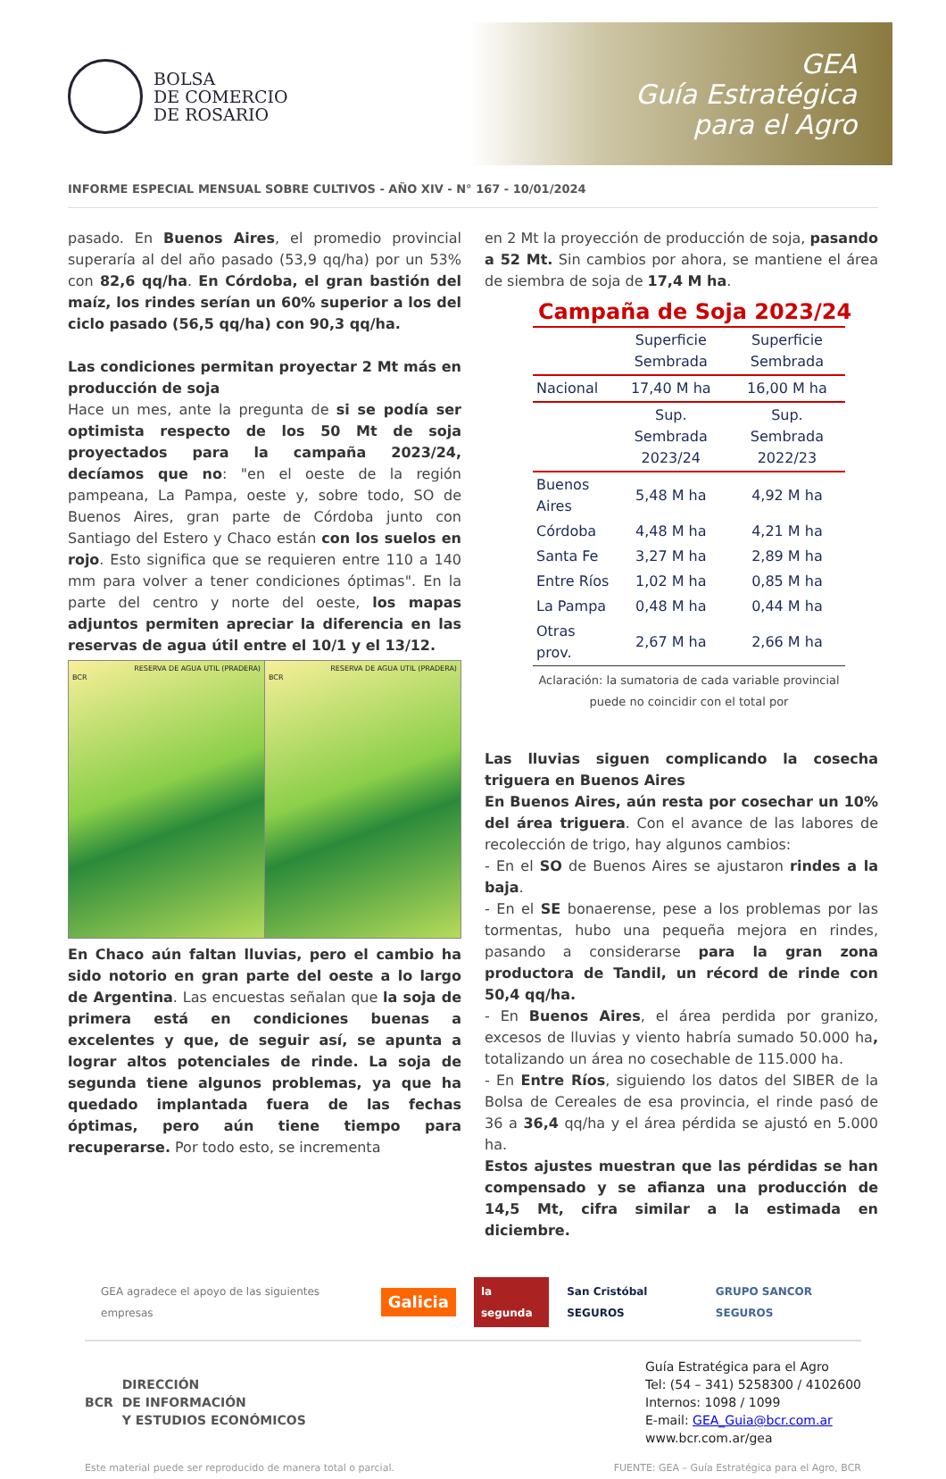BOLSA
DE COMERCIO
DE ROSARIO
GEA
Guía Estratégica
para el Agro
INFORME ESPECIAL MENSUAL SOBRE CULTIVOS - AÑO XIV - N° 167 - 10/01/2024
pasado. En Buenos Aires, el promedio provincial superaría al del año pasado (53,9 qq/ha) por un 53% con 82,6 qq/ha. En Córdoba, el gran bastión del maíz, los rindes serían un 60% superior a los del ciclo pasado (56,5 qq/ha) con 90,3 qq/ha.
Las condiciones permitan proyectar 2 Mt más en producción de soja
Hace un mes, ante la pregunta de si se podía ser optimista respecto de los 50 Mt de soja proyectados para la campaña 2023/24, decíamos que no: "en el oeste de la región pampeana, La Pampa, oeste y, sobre todo, SO de Buenos Aires, gran parte de Córdoba junto con Santiago del Estero y Chaco están con los suelos en rojo. Esto significa que se requieren entre 110 a 140 mm para volver a tener condiciones óptimas". En la parte del centro y norte del oeste, los mapas adjuntos permiten apreciar la diferencia en las reservas de agua útil entre el 10/1 y el 13/12.
RESERVA DE AGUA UTIL (PRADERA)
BCR
RESERVA DE AGUA UTIL (PRADERA)
BCR
En Chaco aún faltan lluvias, pero el cambio ha sido notorio en gran parte del oeste a lo largo de Argentina. Las encuestas señalan que la soja de primera está en condiciones buenas a excelentes y que, de seguir así, se apunta a lograr altos potenciales de rinde. La soja de segunda tiene algunos problemas, ya que ha quedado implantada fuera de las fechas óptimas, pero aún tiene tiempo para recuperarse. Por todo esto, se incrementa
en 2 Mt la proyección de producción de soja, pasando a 52 Mt. Sin cambios por ahora, se mantiene el área de siembra de soja de 17,4 M ha.
Campaña de Soja 2023/24
| | Superficie Sembrada | Superficie Sembrada |
| --- | --- | --- |
| Nacional | 17,40 M ha | 16,00 M ha |
| | Sup. Sembrada 2023/24 | Sup. Sembrada 2022/23 |
| Buenos Aires | 5,48 M ha | 4,92 M ha |
| Córdoba | 4,48 M ha | 4,21 M ha |
| Santa Fe | 3,27 M ha | 2,89 M ha |
| Entre Ríos | 1,02 M ha | 0,85 M ha |
| La Pampa | 0,48 M ha | 0,44 M ha |
| Otras prov. | 2,67 M ha | 2,66 M ha |
Aclaración: la sumatoria de cada variable provincial puede no coincidir con el total por
Las lluvias siguen complicando la cosecha triguera en Buenos Aires
En Buenos Aires, aún resta por cosechar un 10% del área triguera. Con el avance de las labores de recolección de trigo, hay algunos cambios:
- En el SO de Buenos Aires se ajustaron rindes a la baja.
- En el SE bonaerense, pese a los problemas por las tormentas, hubo una pequeña mejora en rindes, pasando a considerarse para la gran zona productora de Tandil, un récord de rinde con 50,4 qq/ha.
- En Buenos Aires, el área perdida por granizo, excesos de lluvias y viento habría sumado 50.000 ha, totalizando un área no cosechable de 115.000 ha.
- En Entre Ríos, siguiendo los datos del SIBER de la Bolsa de Cereales de esa provincia, el rinde pasó de 36 a 36,4 qq/ha y el área pérdida se ajustó en 5.000 ha.
Estos ajustes muestran que las pérdidas se han compensado y se afianza una producción de 14,5 Mt, cifra similar a la estimada en diciembre.
GEA agradece el apoyo de las siguientes empresas Galicia la segunda San Cristóbal SEGUROS GRUPO SANCOR SEGUROS
BCR DIRECCIÓN
DE INFORMACIÓN
Y ESTUDIOS ECONÓMICOS
Guía Estratégica para el Agro
Tel: (54 – 341) 5258300 / 4102600
Internos: 1098 / 1099
E-mail: GEA_Guia@bcr.com.ar
www.bcr.com.ar/gea
Este material puede ser reproducido de manera total o parcial. FUENTE: GEA – Guía Estratégica para el Agro, BCR